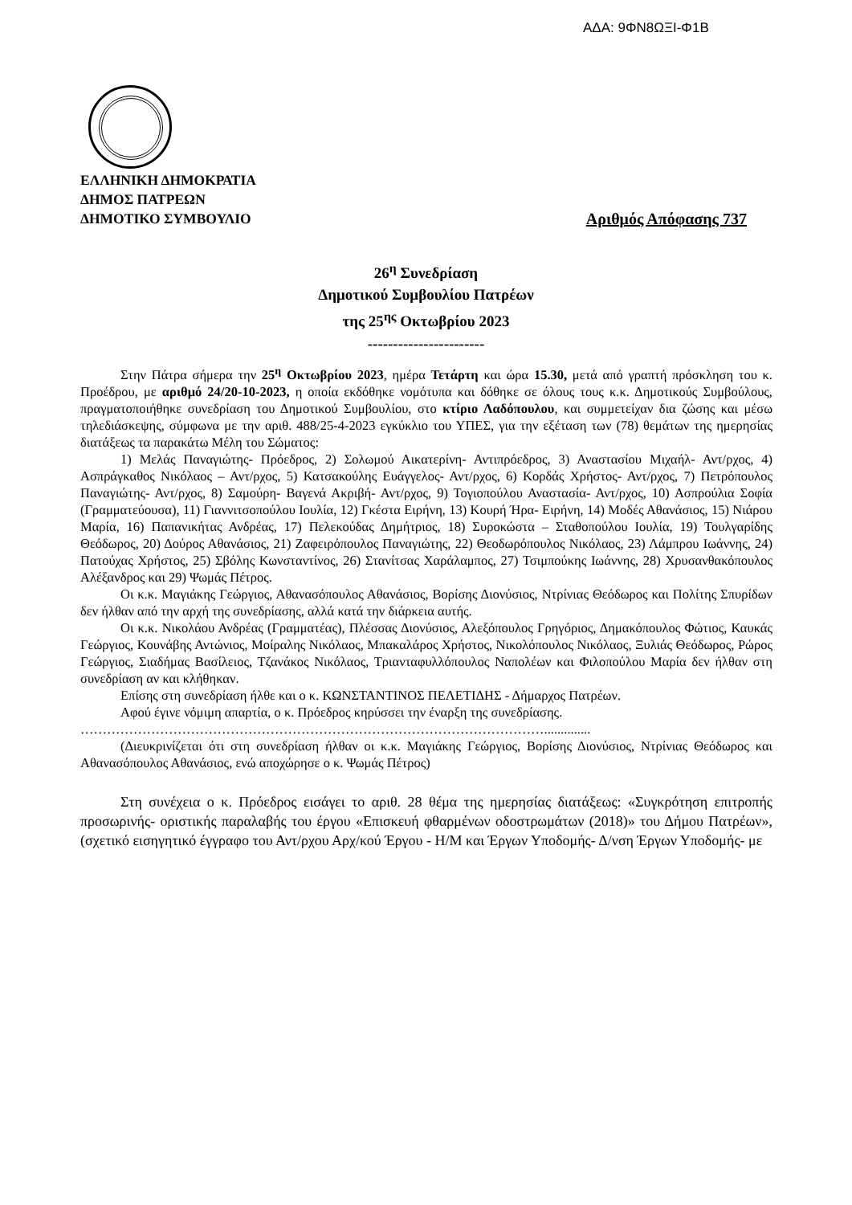ΑΔΑ: 9ΦΝ8ΩΞΙ-Φ1Β
ΕΛΛΗΝΙΚΗ ΔΗΜΟΚΡΑΤΙΑ
ΔΗΜΟΣ ΠΑΤΡΕΩΝ
ΔΗΜΟΤΙΚΟ ΣΥΜΒΟΥΛΙΟ Αριθμός Απόφασης 737
26<sup>η</sup> Συνεδρίαση
Δημοτικού Συμβουλίου Πατρέων
της 25<sup>ης</sup> Οκτωβρίου 2023
-----------------------
Στην Πάτρα σήμερα την 25<sup>η</sup> Οκτωβρίου 2023, ημέρα Τετάρτη και ώρα 15.30, μετά από γραπτή πρόσκληση του κ. Προέδρου, με αριθμό 24/20-10-2023, η οποία εκδόθηκε νομότυπα και δόθηκε σε όλους τους κ.κ. Δημοτικούς Συμβούλους, πραγματοποιήθηκε συνεδρίαση του Δημοτικού Συμβουλίου, στο κτίριο Λαδόπουλου, και συμμετείχαν δια ζώσης και μέσω τηλεδιάσκεψης, σύμφωνα με την αριθ. 488/25-4-2023 εγκύκλιο του ΥΠΕΣ, για την εξέταση των (78) θεμάτων της ημερησίας διατάξεως τα παρακάτω Μέλη του Σώματος:
1) Μελάς Παναγιώτης- Πρόεδρος, 2) Σολωμού Αικατερίνη- Αντιπρόεδρος, 3) Αναστασίου Μιχαήλ- Αντ/ρχος, 4) Ασπράγκαθος Νικόλαος – Αντ/ρχος, 5) Κατσακούλης Ευάγγελος- Αντ/ρχος, 6) Κορδάς Χρήστος- Αντ/ρχος, 7) Πετρόπουλος Παναγιώτης- Αντ/ρχος, 8) Σαμούρη- Βαγενά Ακριβή- Αντ/ρχος, 9) Τογιοπούλου Αναστασία- Αντ/ρχος, 10) Ασπρούλια Σοφία (Γραμματεύουσα), 11) Γιαννιτσοπούλου Ιουλία, 12) Γκέστα Ειρήνη, 13) Κουρή Ήρα- Ειρήνη, 14) Μοδές Αθανάσιος, 15) Νιάρου Μαρία, 16) Παπανικήτας Ανδρέας, 17) Πελεκούδας Δημήτριος, 18) Συροκώστα – Σταθοπούλου Ιουλία, 19) Τουλγαρίδης Θεόδωρος, 20) Δούρος Αθανάσιος, 21) Ζαφειρόπουλος Παναγιώτης, 22) Θεοδωρόπουλος Νικόλαος, 23) Λάμπρου Ιωάννης, 24) Πατούχας Χρήστος, 25) Σβόλης Κωνσταντίνος, 26) Στανίτσας Χαράλαμπος, 27) Τσιμπούκης Ιωάννης, 28) Χρυσανθακόπουλος Αλέξανδρος και 29) Ψωμάς Πέτρος.
Οι κ.κ. Μαγιάκης Γεώργιος, Αθανασόπουλος Αθανάσιος, Βορίσης Διονύσιος, Ντρίνιας Θεόδωρος και Πολίτης Σπυρίδων δεν ήλθαν από την αρχή της συνεδρίασης, αλλά κατά την διάρκεια αυτής.
Οι κ.κ. Νικολάου Ανδρέας (Γραμματέας), Πλέσσας Διονύσιος, Αλεξόπουλος Γρηγόριος, Δημακόπουλος Φώτιος, Καυκάς Γεώργιος, Κουνάβης Αντώνιος, Μοίραλης Νικόλαος, Μπακαλάρος Χρήστος, Νικολόπουλος Νικόλαος, Ξυλιάς Θεόδωρος, Ρώρος Γεώργιος, Σιαδήμας Βασίλειος, Τζανάκος Νικόλαος, Τριανταφυλλόπουλος Ναπολέων και Φιλοπούλου Μαρία δεν ήλθαν στη συνεδρίαση αν και κλήθηκαν.
Επίσης στη συνεδρίαση ήλθε και ο κ. ΚΩΝΣΤΑΝΤΙΝΟΣ ΠΕΛΕΤΙΔΗΣ - Δήμαρχος Πατρέων.
Αφού έγινε νόμιμη απαρτία, ο κ. Πρόεδρος κηρύσσει την έναρξη της συνεδρίασης.
……………………………………………………………………………………………..............
(Διευκρινίζεται ότι στη συνεδρίαση ήλθαν οι κ.κ. Μαγιάκης Γεώργιος, Βορίσης Διονύσιος, Ντρίνιας Θεόδωρος και Αθανασόπουλος Αθανάσιος, ενώ αποχώρησε ο κ. Ψωμάς Πέτρος)
Στη συνέχεια ο κ. Πρόεδρος εισάγει το αριθ. 28 θέμα της ημερησίας διατάξεως: «Συγκρότηση επιτροπής προσωρινής- οριστικής παραλαβής του έργου «Επισκευή φθαρμένων οδοστρωμάτων (2018)» του Δήμου Πατρέων», (σχετικό εισηγητικό έγγραφο του Αντ/ρχου Αρχ/κού Έργου - Η/Μ και Έργων Υποδομής- Δ/νση Έργων Υποδομής- με